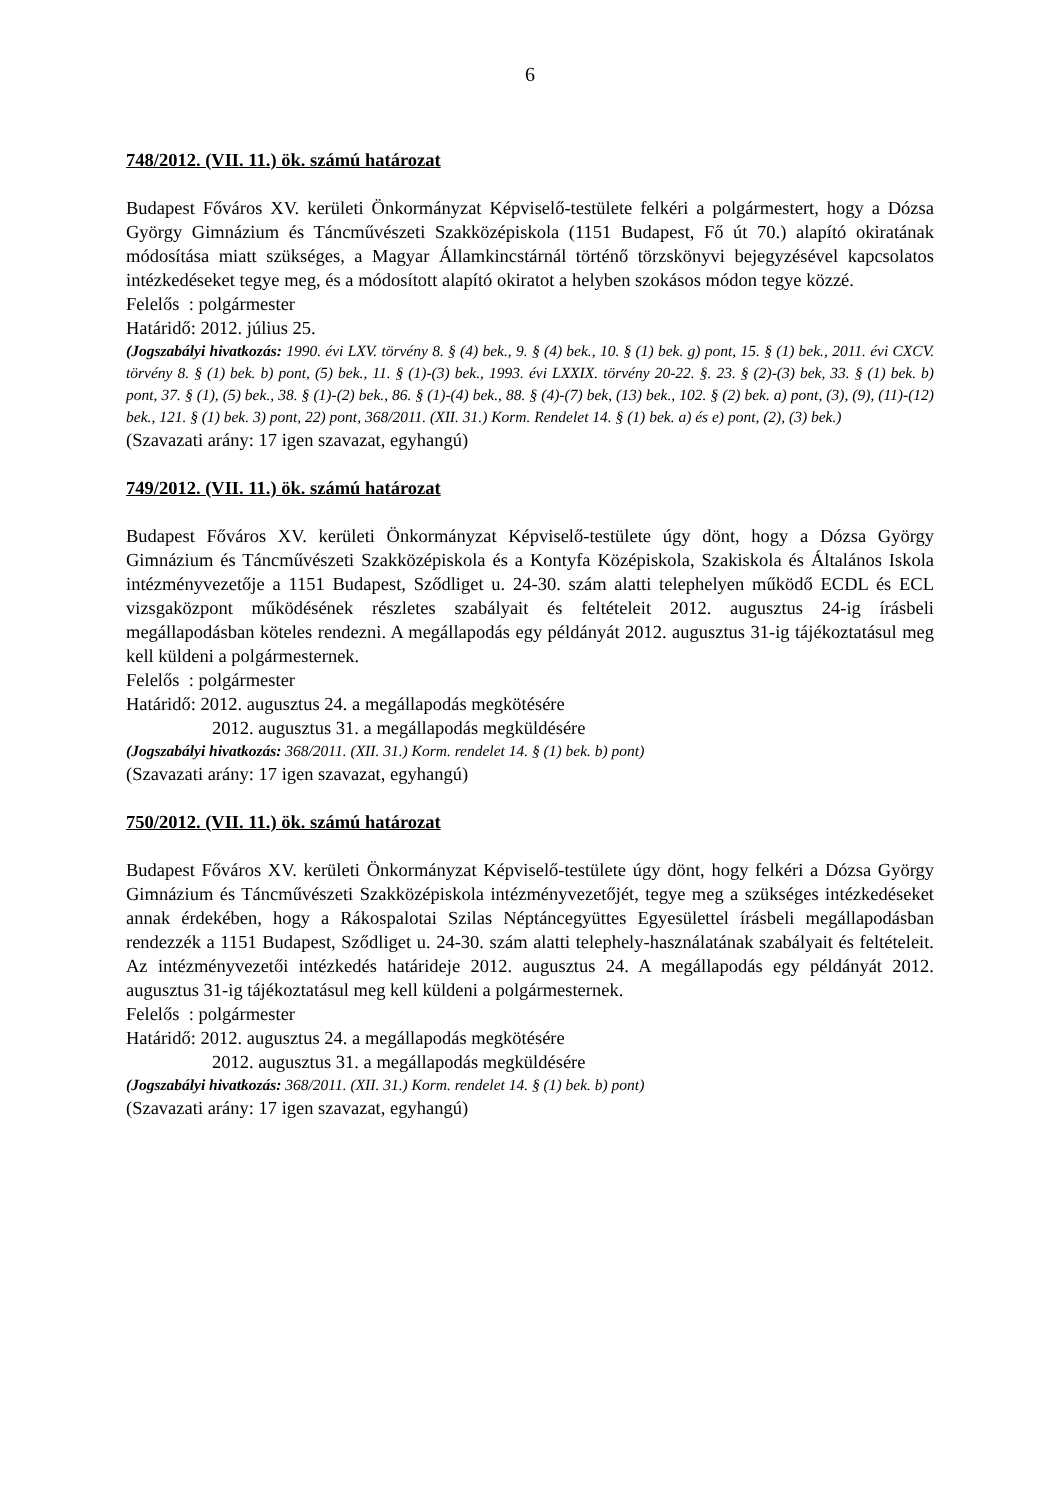6
748/2012. (VII. 11.) ök. számú határozat
Budapest Főváros XV. kerületi Önkormányzat Képviselő-testülete felkéri a polgármestert, hogy a Dózsa György Gimnázium és Táncművészeti Szakközépiskola (1151 Budapest, Fő út 70.) alapító okiratának módosítása miatt szükséges, a Magyar Államkincstárnál történő törzskönyvi bejegyzésével kapcsolatos intézkedéseket tegye meg, és a módosított alapító okiratot a helyben szokásos módon tegye közzé.
Felelős : polgármester
Határidő: 2012. július 25.
(Jogszabályi hivatkozás: 1990. évi LXV. törvény 8. § (4) bek., 9. § (4) bek., 10. § (1) bek. g) pont, 15. § (1) bek., 2011. évi CXCV. törvény 8. § (1) bek. b) pont, (5) bek., 11. § (1)-(3) bek., 1993. évi LXXIX. törvény 20-22. §. 23. § (2)-(3) bek, 33. § (1) bek. b) pont, 37. § (1), (5) bek., 38. § (1)-(2) bek., 86. § (1)-(4) bek., 88. § (4)-(7) bek, (13) bek., 102. § (2) bek. a) pont, (3), (9), (11)-(12) bek., 121. § (1) bek. 3) pont, 22) pont, 368/2011. (XII. 31.) Korm. Rendelet 14. § (1) bek. a) és e) pont, (2), (3) bek.)
(Szavazati arány: 17 igen szavazat, egyhangú)
749/2012. (VII. 11.) ök. számú határozat
Budapest Főváros XV. kerületi Önkormányzat Képviselő-testülete úgy dönt, hogy a Dózsa György Gimnázium és Táncművészeti Szakközépiskola és a Kontyfa Középiskola, Szakiskola és Általános Iskola intézményvezetője a 1151 Budapest, Sződliget u. 24-30. szám alatti telephelyen működő ECDL és ECL vizsgaközpont működésének részletes szabályait és feltételeit 2012. augusztus 24-ig írásbeli megállapodásban köteles rendezni. A megállapodás egy példányát 2012. augusztus 31-ig tájékoztatásul meg kell küldeni a polgármesternek.
Felelős : polgármester
Határidő: 2012. augusztus 24. a megállapodás megkötésére
2012. augusztus 31. a megállapodás megküldésére
(Jogszabályi hivatkozás: 368/2011. (XII. 31.) Korm. rendelet 14. § (1) bek. b) pont)
(Szavazati arány: 17 igen szavazat, egyhangú)
750/2012. (VII. 11.) ök. számú határozat
Budapest Főváros XV. kerületi Önkormányzat Képviselő-testülete úgy dönt, hogy felkéri a Dózsa György Gimnázium és Táncművészeti Szakközépiskola intézményvezetőjét, tegye meg a szükséges intézkedéseket annak érdekében, hogy a Rákospalotai Szilas Néptáncegyüttes Egyesülettel írásbeli megállapodásban rendezzék a 1151 Budapest, Sződliget u. 24-30. szám alatti telephely-használatának szabályait és feltételeit. Az intézményvezetői intézkedés határideje 2012. augusztus 24. A megállapodás egy példányát 2012. augusztus 31-ig tájékoztatásul meg kell küldeni a polgármesternek.
Felelős : polgármester
Határidő: 2012. augusztus 24. a megállapodás megkötésére
2012. augusztus 31. a megállapodás megküldésére
(Jogszabályi hivatkozás: 368/2011. (XII. 31.) Korm. rendelet 14. § (1) bek. b) pont)
(Szavazati arány: 17 igen szavazat, egyhangú)